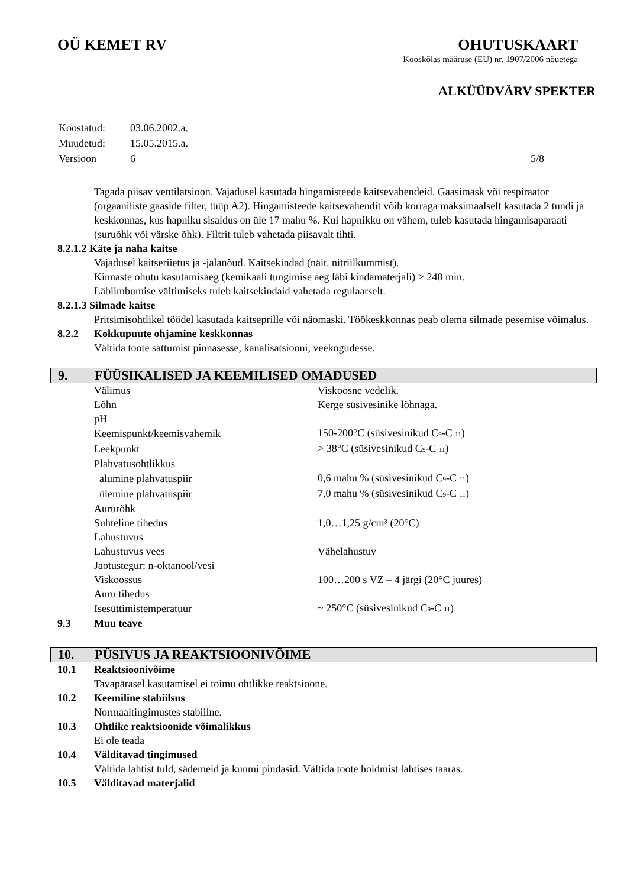OÜ KEMET RV OHUTUSKAART
Kooskõlas määruse (EU) nr. 1907/2006 nõuetega
ALKÜÜDVÄRV SPEKTER
| Koostatud: | 03.06.2002.a. |
| Muudetud: | 15.05.2015.a. |
| Versioon | 6 5/8 |
Tagada piisav ventilatsioon. Vajadusel kasutada hingamisteede kaitsevahendeid. Gaasimask või respiraator (orgaaniliste gaaside filter, tüüp A2). Hingamisteede kaitsevahendit võib korraga maksimaalselt kasutada 2 tundi ja keskkonnas, kus hapniku sisaldus on üle 17 mahu %. Kui hapnikku on vähem, tuleb kasutada hingamisaparaati (suruõhk või värske õhk). Filtrit tuleb vahetada piisavalt tihti.
8.2.1.2 Käte ja naha kaitse
Vajadusel kaitseriietus ja -jalanõud. Kaitsekindad (näit. nitriilkummist).
Kinnaste ohutu kasutamisaeg (kemikaali tungimise aeg läbi kindamaterjali) > 240 min.
Läbiimbumise vältimiseks tuleb kaitsekindaid vahetada regulaarselt.
8.2.1.3 Silmade kaitse
Pritsimisohtlikel töödel kasutada kaitseprille või näomaski. Töökeskkonnas peab olema silmade pesemise võimalus.
8.2.2 Kokkupuute ohjamine keskkonnas
Vältida toote sattumist pinnasesse, kanalisatsiooni, veekogudesse.
9. FÜÜSIKALISED JA KEEMILISED OMADUSED
| Välimus | Viskoosne vedelik. |
| Lõhn | Kerge süsivesinike lõhnaga. |
| pH | |
| Keemispunkt/keemisvahemik | 150-200°C (süsivesinikud C<sub>9</sub>-C <sub>11</sub>) |
| Leekpunkt | > 38°C (süsivesinikud C<sub>9</sub>-C <sub>11</sub>) |
| Plahvatusohtlikkus | |
| alumine plahvatuspiir | 0,6 mahu % (süsivesinikud C<sub>9</sub>-C <sub>11</sub>) |
| ülemine plahvatuspiir | 7,0 mahu % (süsivesinikud C<sub>9</sub>-C <sub>11</sub>) |
| Aururõhk | |
| Suhteline tihedus | 1,0…1,25 g/cm³ (20°C) |
| Lahustuvus | |
| Lahustuvus vees | Vähelahustuv |
| Jaotustegur: n-oktanool/vesi | |
| Viskoossus | 100…200 s VZ – 4 järgi (20°C juures) |
| Auru tihedus | |
| Isesüttimistemperatuur | ~ 250°C (süsivesinikud C<sub>9</sub>-C <sub>11</sub>) |
9.3 Muu teave
10. PÜSIVUS JA REAKTSIOONIVÕIME
10.1 Reaktsioonivõime
Tavapärasel kasutamisel ei toimu ohtlikke reaktsioone.
10.2 Keemiline stabiilsus
Normaaltingimustes stabiilne.
10.3 Ohtlike reaktsioonide võimalikkus
Ei ole teada
10.4 Välditavad tingimused
Vältida lahtist tuld, sädemeid ja kuumi pindasid. Vältida toote hoidmist lahtises taaras.
10.5 Välditavad materjalid